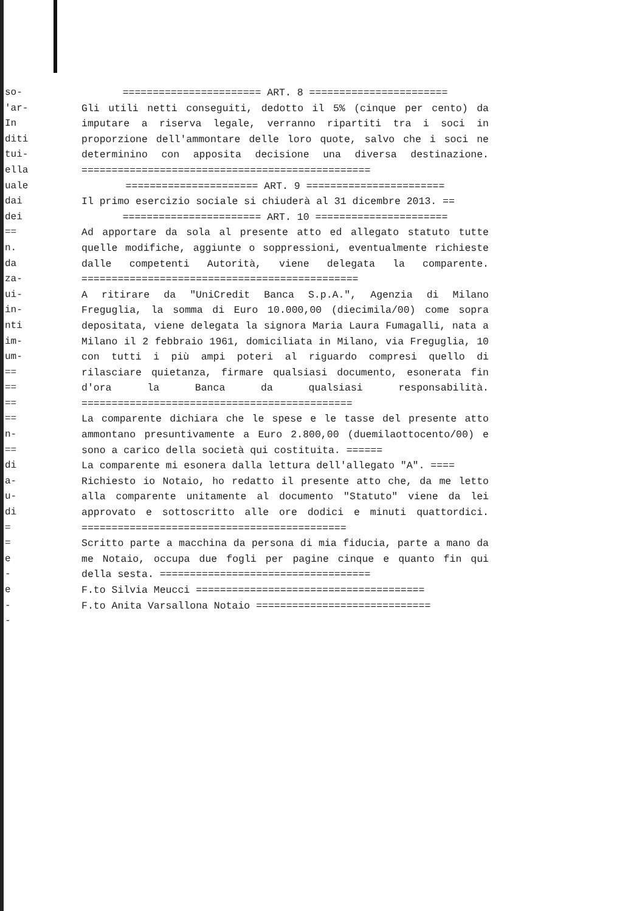so-
'ar-
In
diti
tui-
ella
uale
dai
dei
==
n.
da
za-
ui-
in-
nti
im-
um-
==
==
==
==
n-
==
di
a-
u-
di
=
=
e
-
e
-
-
======================= ART. 8 =======================
Gli utili netti conseguiti, dedotto il 5% (cinque per cento) da imputare a riserva legale, verranno ripartiti tra i soci in proporzione dell'ammontare delle loro quote, salvo che i soci ne determinino con apposita decisione una diversa destinazione. ================================================
====================== ART. 9 =======================
Il primo esercizio sociale si chiuderà al 31 dicembre 2013. ==
======================= ART. 10 ======================
Ad apportare da sola al presente atto ed allegato statuto tutte quelle modifiche, aggiunte o soppressioni, eventualmente richieste dalle competenti Autorità, viene delegata la comparente. ==============================================
A ritirare da "UniCredit Banca S.p.A.", Agenzia di Milano Freguglia, la somma di Euro 10.000,00 (diecimila/00) come sopra depositata, viene delegata la signora Maria Laura Fumagalli, nata a Milano il 2 febbraio 1961, domiciliata in Milano, via Freguglia, 10 con tutti i più ampi poteri al riguardo compresi quello di rilasciare quietanza, firmare qualsiasi documento, esonerata fin d'ora la Banca da qualsiasi responsabilità. =============================================
La comparente dichiara che le spese e le tasse del presente atto ammontano presuntivamente a Euro 2.800,00 (duemilaottocento/00) e sono a carico della società qui costituita. ======
La comparente mi esonera dalla lettura dell'allegato "A". ====
Richiesto io Notaio, ho redatto il presente atto che, da me letto alla comparente unitamente al documento "Statuto" viene da lei approvato e sottoscritto alle ore dodici e minuti quattordici. ============================================
Scritto parte a macchina da persona di mia fiducia, parte a mano da me Notaio, occupa due fogli per pagine cinque e quanto fin qui della sesta. ===================================
F.to Silvia Meucci ======================================
F.to Anita Varsallona Notaio =============================